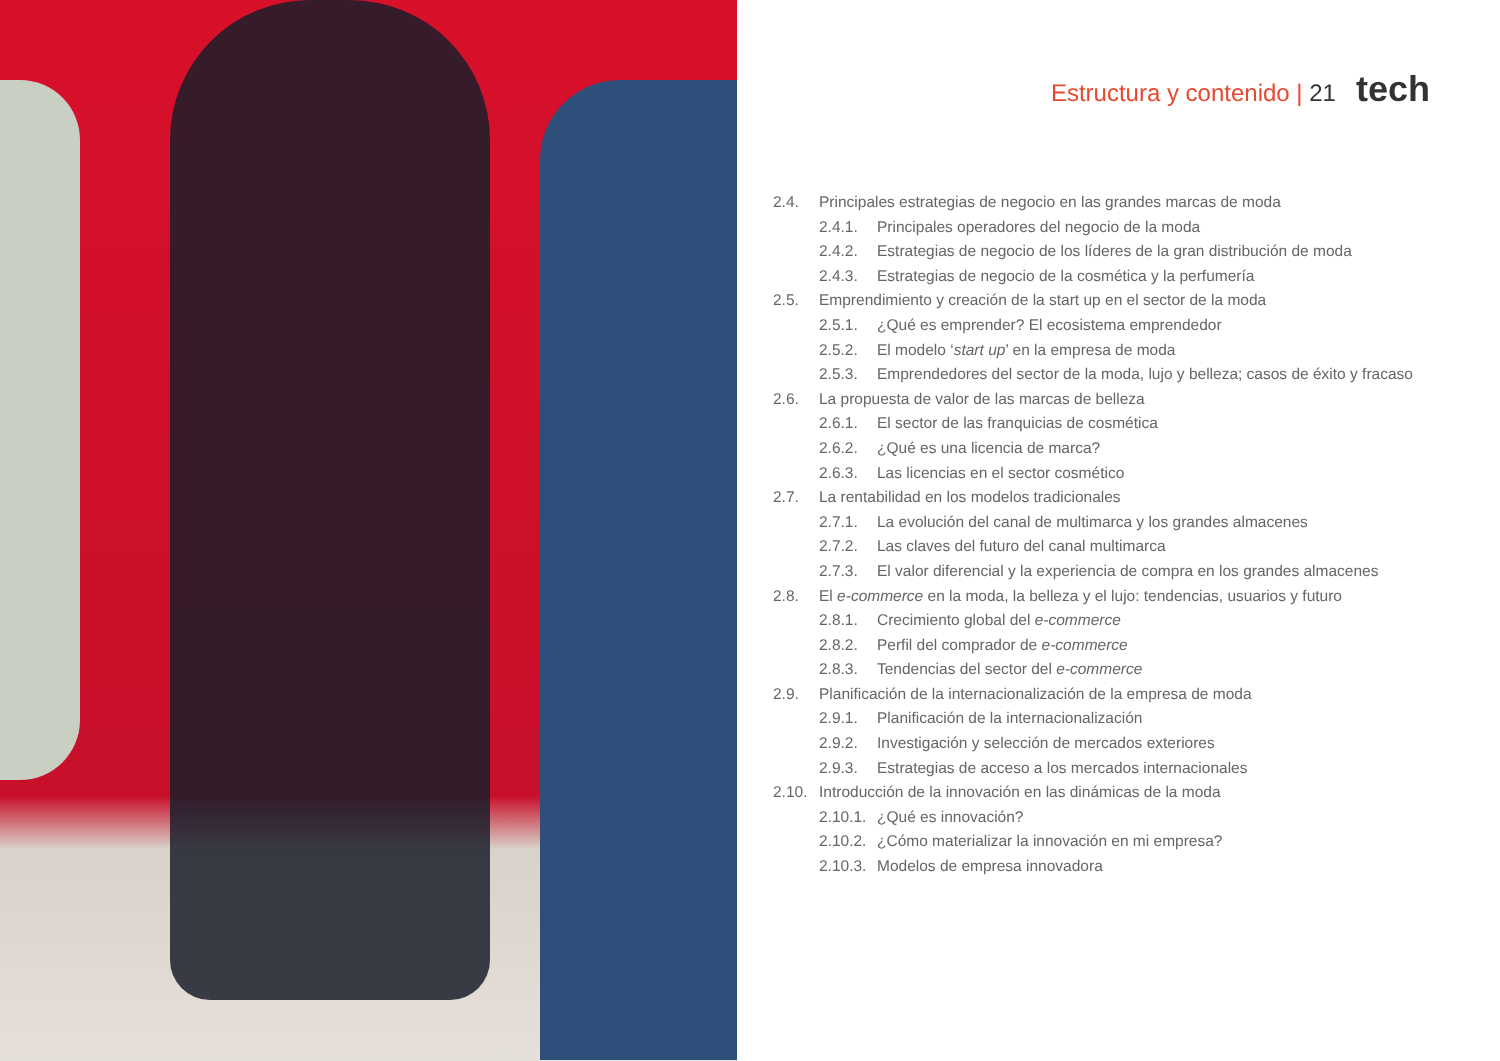Estructura y contenido | 21 tech
2.4. Principales estrategias de negocio en las grandes marcas de moda
2.4.1. Principales operadores del negocio de la moda
2.4.2. Estrategias de negocio de los líderes de la gran distribución de moda
2.4.3. Estrategias de negocio de la cosmética y la perfumería
2.5. Emprendimiento y creación de la start up en el sector de la moda
2.5.1. ¿Qué es emprender? El ecosistema emprendedor
2.5.2. El modelo ‘start up’ en la empresa de moda
2.5.3. Emprendedores del sector de la moda, lujo y belleza; casos de éxito y fracaso
2.6. La propuesta de valor de las marcas de belleza
2.6.1. El sector de las franquicias de cosmética
2.6.2. ¿Qué es una licencia de marca?
2.6.3. Las licencias en el sector cosmético
2.7. La rentabilidad en los modelos tradicionales
2.7.1. La evolución del canal de multimarca y los grandes almacenes
2.7.2. Las claves del futuro del canal multimarca
2.7.3. El valor diferencial y la experiencia de compra en los grandes almacenes
2.8. El e-commerce en la moda, la belleza y el lujo: tendencias, usuarios y futuro
2.8.1. Crecimiento global del e-commerce
2.8.2. Perfil del comprador de e-commerce
2.8.3. Tendencias del sector del e-commerce
2.9. Planificación de la internacionalización de la empresa de moda
2.9.1. Planificación de la internacionalización
2.9.2. Investigación y selección de mercados exteriores
2.9.3. Estrategias de acceso a los mercados internacionales
2.10. Introducción de la innovación en las dinámicas de la moda
2.10.1. ¿Qué es innovación?
2.10.2. ¿Cómo materializar la innovación en mi empresa?
2.10.3. Modelos de empresa innovadora